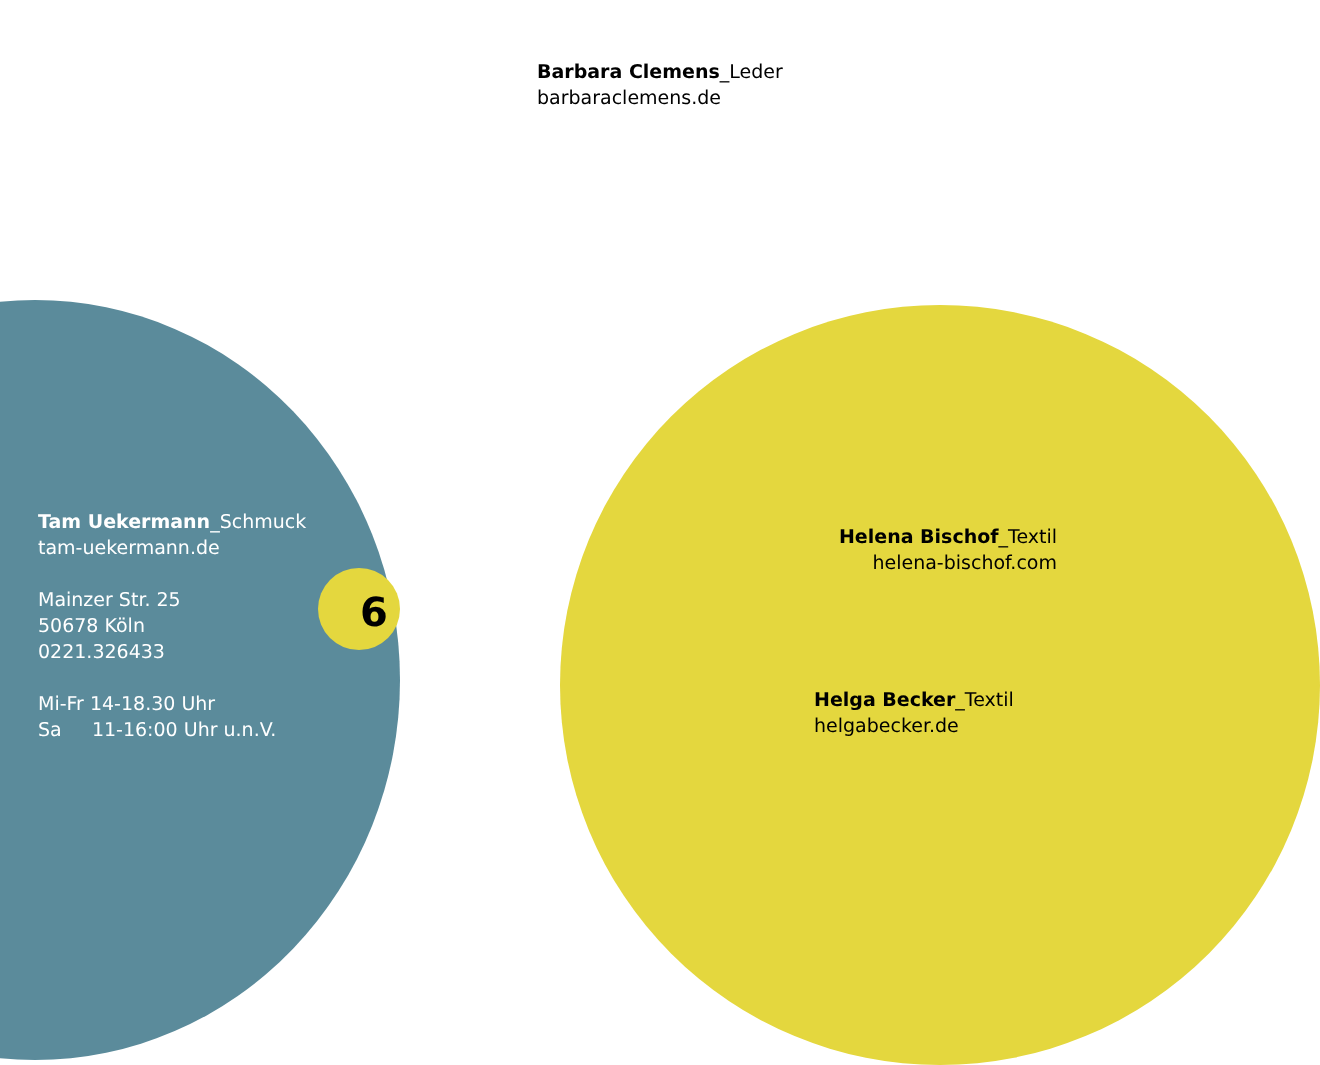Barbara Clemens_Leder
barbaraclemens.de
Tam Uekermann_Schmuck
tam-uekermann.de
Mainzer Str. 25
50678 Köln
0221.326433
Mi-Fr 14-18.30 Uhr
Sa 11-16:00 Uhr u.n.V.
6
Helena Bischof_Textil
helena-bischof.com
Helga Becker_Textil
helgabecker.de